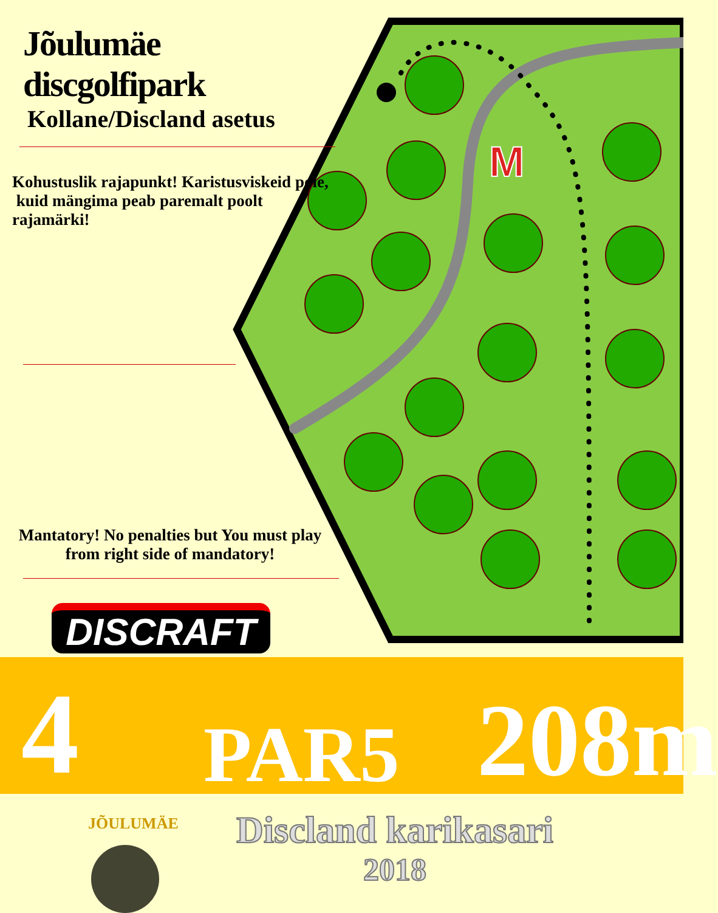M
Jõulumäe discgolfipark
Kollane/Discland asetus
Kohustuslik rajapunkt! Karistusviskeid pole, kuid mängima peab paremalt poolt rajamärki!
Mantatory! No penalties but You must play from right side of mandatory!
DISCRAFT
4 PAR5 208m
JÕULUMÄE
Discland karikasari
2018